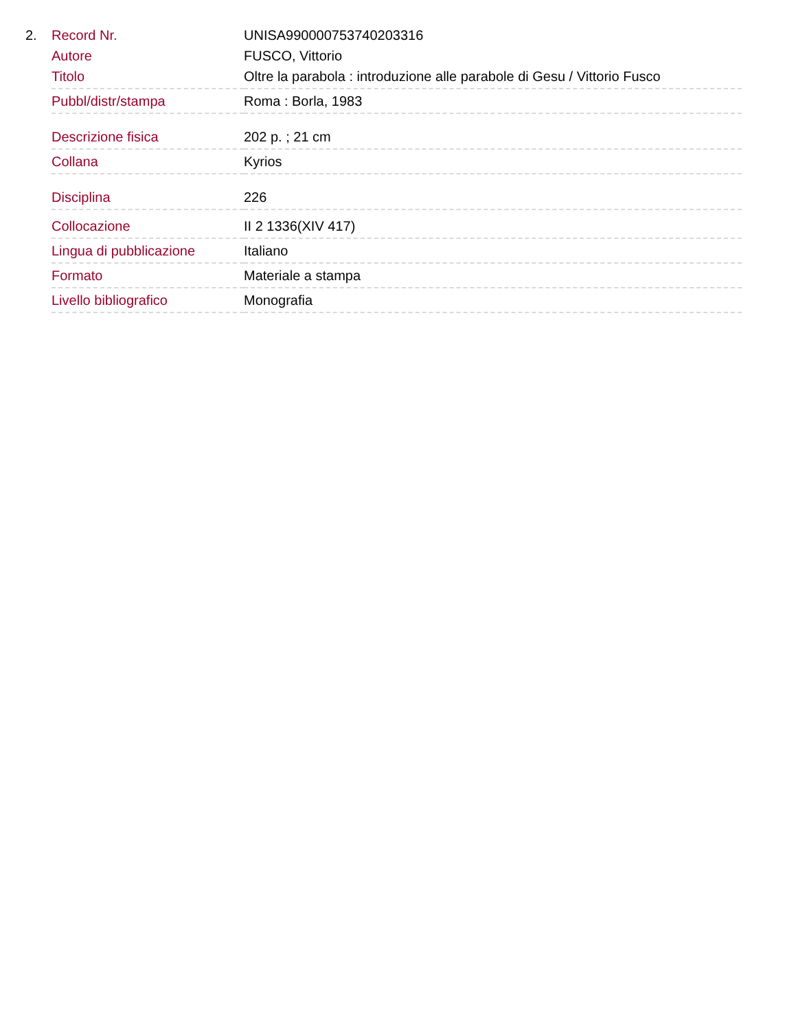2.
| Record Nr. | UNISA990000753740203316 |
| Autore | FUSCO, Vittorio |
| Titolo | Oltre la parabola : introduzione alle parabole di Gesu / Vittorio Fusco |
| Pubbl/distr/stampa | Roma : Borla, 1983 |
| Descrizione fisica | 202 p. ; 21 cm |
| Collana | Kyrios |
| Disciplina | 226 |
| Collocazione | II 2 1336(XIV 417) |
| Lingua di pubblicazione | Italiano |
| Formato | Materiale a stampa |
| Livello bibliografico | Monografia |